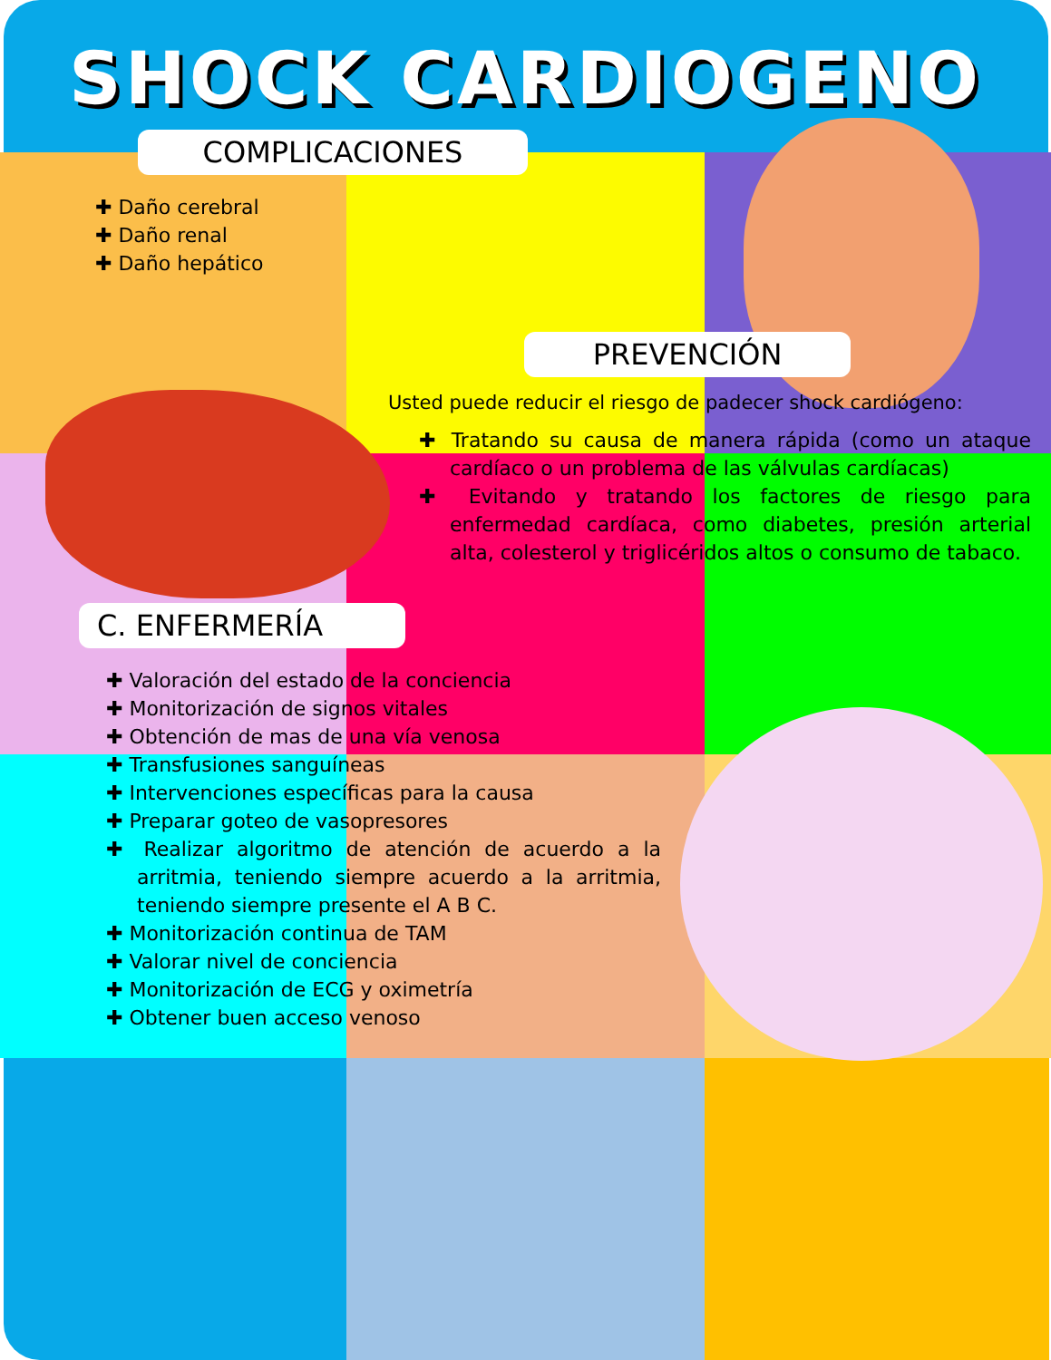SHOCK CARDIOGENO
COMPLICACIONES
✚ Daño cerebral
✚ Daño renal
✚ Daño hepático
PREVENCIÓN
Usted puede reducir el riesgo de padecer shock cardiógeno:
✚ Tratando su causa de manera rápida (como un ataque cardíaco o un problema de las válvulas cardíacas)
✚ Evitando y tratando los factores de riesgo para enfermedad cardíaca, como diabetes, presión arterial alta, colesterol y triglicéridos altos o consumo de tabaco.
C. ENFERMERÍA
✚ Valoración del estado de la conciencia
✚ Monitorización de signos vitales
✚ Obtención de mas de una vía venosa
✚ Transfusiones sanguíneas
✚ Intervenciones específicas para la causa
✚ Preparar goteo de vasopresores
✚ Realizar algoritmo de atención de acuerdo a la arritmia, teniendo siempre acuerdo a la arritmia, teniendo siempre presente el A B C.
✚ Monitorización continua de TAM
✚ Valorar nivel de conciencia
✚ Monitorización de ECG y oximetría
✚ Obtener buen acceso venoso